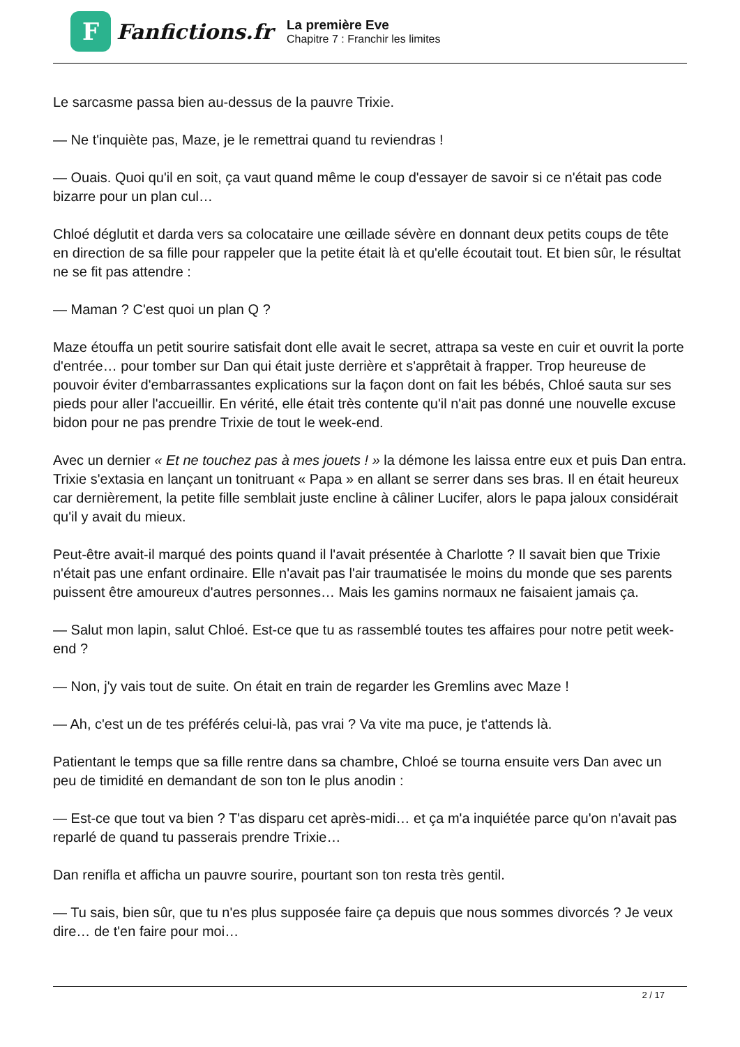F
Fanfictions.fr
La première Eve
Chapitre 7 : Franchir les limites
Le sarcasme passa bien au-dessus de la pauvre Trixie.
— Ne t'inquiète pas, Maze, je le remettrai quand tu reviendras !
— Ouais. Quoi qu'il en soit, ça vaut quand même le coup d'essayer de savoir si ce n'était pas code bizarre pour un plan cul…
Chloé déglutit et darda vers sa colocataire une œillade sévère en donnant deux petits coups de tête en direction de sa fille pour rappeler que la petite était là et qu'elle écoutait tout. Et bien sûr, le résultat ne se fit pas attendre :
— Maman ? C'est quoi un plan Q ?
Maze étouffa un petit sourire satisfait dont elle avait le secret, attrapa sa veste en cuir et ouvrit la porte d'entrée… pour tomber sur Dan qui était juste derrière et s'apprêtait à frapper. Trop heureuse de pouvoir éviter d'embarrassantes explications sur la façon dont on fait les bébés, Chloé sauta sur ses pieds pour aller l'accueillir. En vérité, elle était très contente qu'il n'ait pas donné une nouvelle excuse bidon pour ne pas prendre Trixie de tout le week-end.
Avec un dernier « Et ne touchez pas à mes jouets ! » la démone les laissa entre eux et puis Dan entra. Trixie s'extasia en lançant un tonitruant « Papa » en allant se serrer dans ses bras. Il en était heureux car dernièrement, la petite fille semblait juste encline à câliner Lucifer, alors le papa jaloux considérait qu'il y avait du mieux.
Peut-être avait-il marqué des points quand il l'avait présentée à Charlotte ? Il savait bien que Trixie n'était pas une enfant ordinaire. Elle n'avait pas l'air traumatisée le moins du monde que ses parents puissent être amoureux d'autres personnes… Mais les gamins normaux ne faisaient jamais ça.
— Salut mon lapin, salut Chloé. Est-ce que tu as rassemblé toutes tes affaires pour notre petit week-end ?
— Non, j'y vais tout de suite. On était en train de regarder les Gremlins avec Maze !
— Ah, c'est un de tes préférés celui-là, pas vrai ? Va vite ma puce, je t'attends là.
Patientant le temps que sa fille rentre dans sa chambre, Chloé se tourna ensuite vers Dan avec un peu de timidité en demandant de son ton le plus anodin :
— Est-ce que tout va bien ? T'as disparu cet après-midi… et ça m'a inquiétée parce qu'on n'avait pas reparlé de quand tu passerais prendre Trixie…
Dan renifla et afficha un pauvre sourire, pourtant son ton resta très gentil.
— Tu sais, bien sûr, que tu n'es plus supposée faire ça depuis que nous sommes divorcés ? Je veux dire… de t'en faire pour moi…
2 / 17